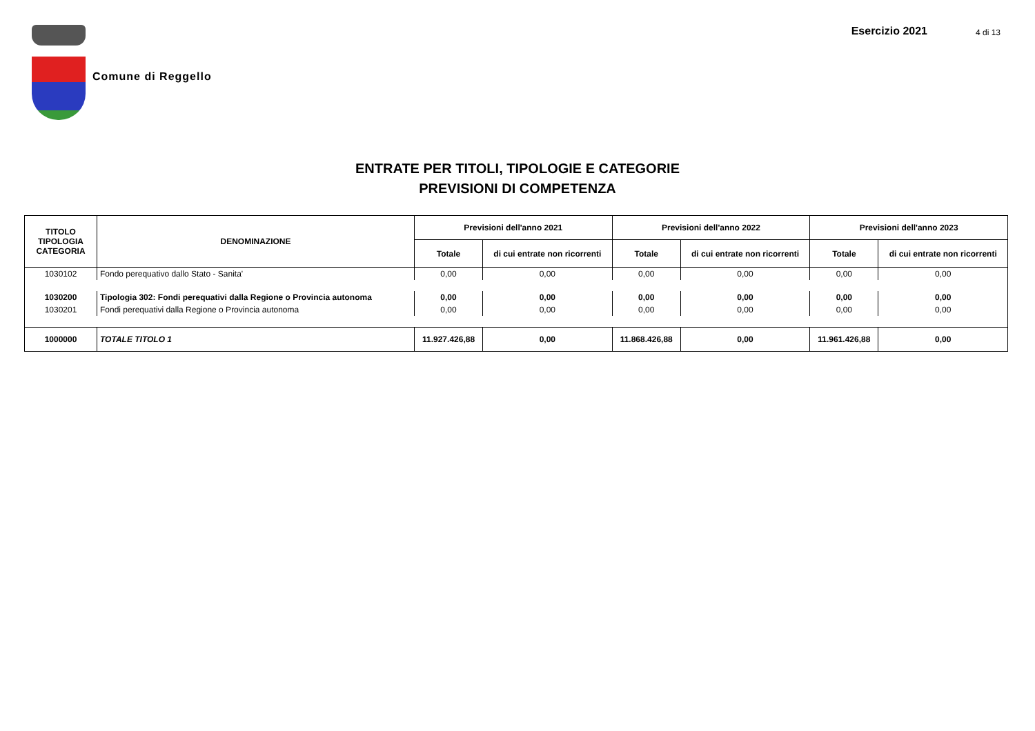Comune di Reggello
Esercizio 2021 4 di 13
ENTRATE PER TITOLI, TIPOLOGIE E CATEGORIE
PREVISIONI DI COMPETENZA
| TITOLO TIPOLOGIA CATEGORIA | DENOMINAZIONE | Previsioni dell'anno 2021 | | Previsioni dell'anno 2022 | | Previsioni dell'anno 2023 | |
| --- | --- | --- | --- | --- | --- | --- | --- |
| | | Totale | di cui entrate non ricorrenti | Totale | di cui entrate non ricorrenti | Totale | di cui entrate non ricorrenti |
| 1030102 | Fondo perequativo dallo Stato - Sanita' | 0,00 | 0,00 | 0,00 | 0,00 | 0,00 | 0,00 |
| 1030200 | Tipologia 302: Fondi perequativi dalla Regione o Provincia autonoma | 0,00 | 0,00 | 0,00 | 0,00 | 0,00 | 0,00 |
| 1030201 | Fondi perequativi dalla Regione o Provincia autonoma | 0,00 | 0,00 | 0,00 | 0,00 | 0,00 | 0,00 |
| 1000000 | TOTALE TITOLO 1 | 11.927.426,88 | 0,00 | 11.868.426,88 | 0,00 | 11.961.426,88 | 0,00 |